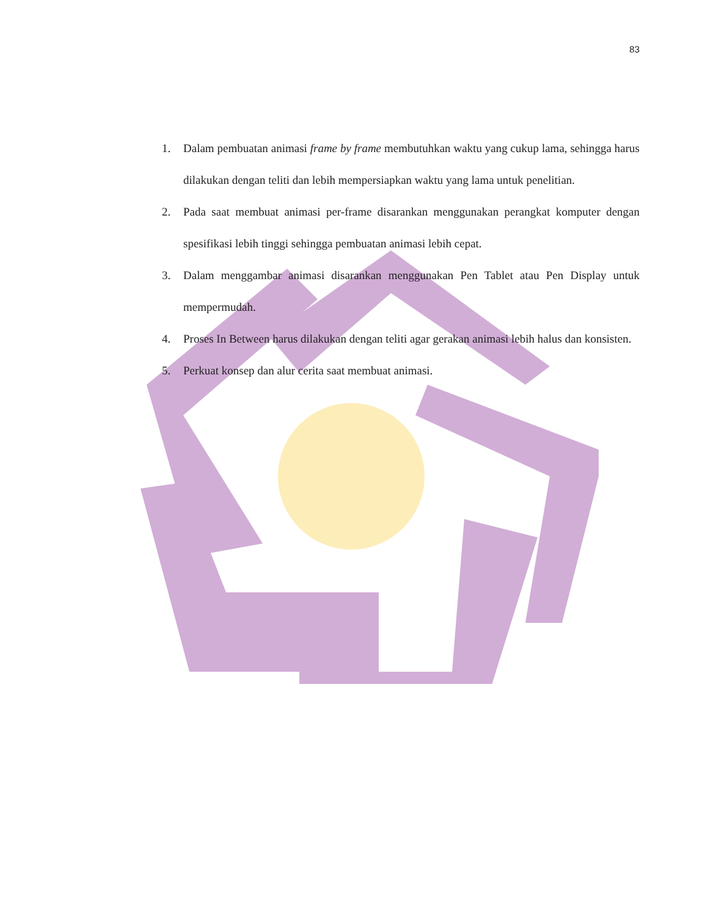83
1. Dalam pembuatan animasi frame by frame membutuhkan waktu yang cukup lama, sehingga harus dilakukan dengan teliti dan lebih mempersiapkan waktu yang lama untuk penelitian.
2. Pada saat membuat animasi per-frame disarankan menggunakan perangkat komputer dengan spesifikasi lebih tinggi sehingga pembuatan animasi lebih cepat.
3. Dalam menggambar animasi disarankan menggunakan Pen Tablet atau Pen Display untuk mempermudah.
4. Proses In Between harus dilakukan dengan teliti agar gerakan animasi lebih halus dan konsisten.
5. Perkuat konsep dan alur cerita saat membuat animasi.